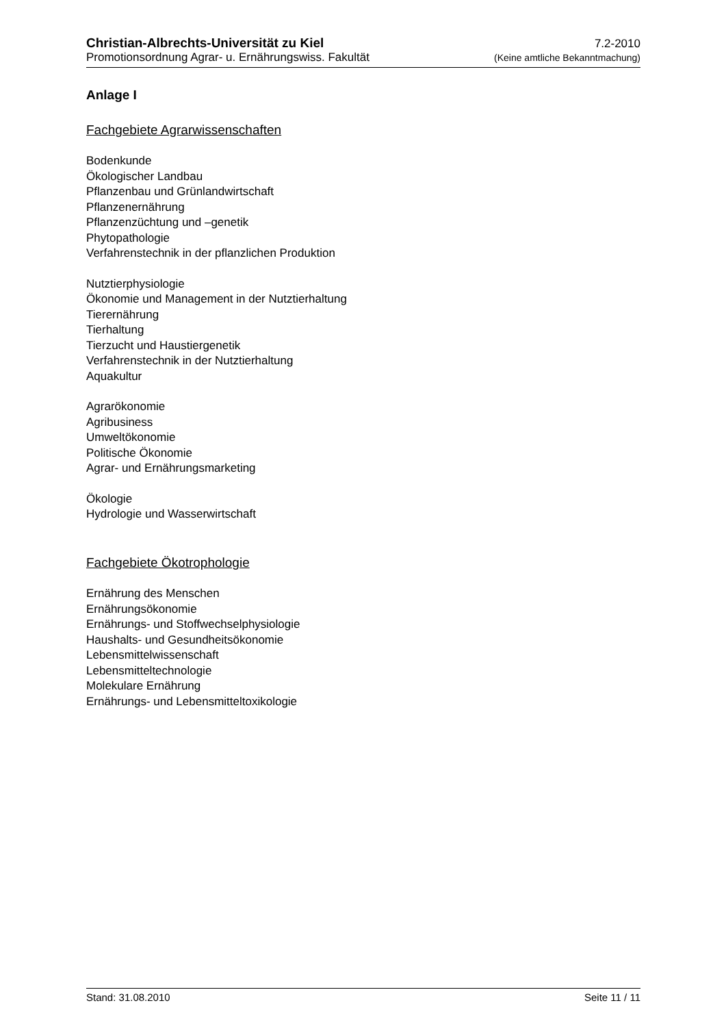Christian-Albrechts-Universität zu Kiel 7.2-2010
Promotionsordnung Agrar- u. Ernährungswiss. Fakultät (Keine amtliche Bekanntmachung)
Anlage I
Fachgebiete Agrarwissenschaften
Bodenkunde
Ökologischer Landbau
Pflanzenbau und Grünlandwirtschaft
Pflanzenernährung
Pflanzenzüchtung und –genetik
Phytopathologie
Verfahrenstechnik in der pflanzlichen Produktion
Nutztierphysiologie
Ökonomie und Management in der Nutztierhaltung
Tierernährung
Tierhaltung
Tierzucht und Haustiergenetik
Verfahrenstechnik in der Nutztierhaltung
Aquakultur
Agrarökonomie
Agribusiness
Umweltökonomie
Politische Ökonomie
Agrar- und Ernährungsmarketing
Ökologie
Hydrologie und Wasserwirtschaft
Fachgebiete Ökotrophologie
Ernährung des Menschen
Ernährungsökonomie
Ernährungs- und Stoffwechselphysiologie
Haushalts- und Gesundheitsökonomie
Lebensmittelwissenschaft
Lebensmitteltechnologie
Molekulare Ernährung
Ernährungs- und Lebensmitteltoxikologie
Stand: 31.08.2010 Seite 11 / 11